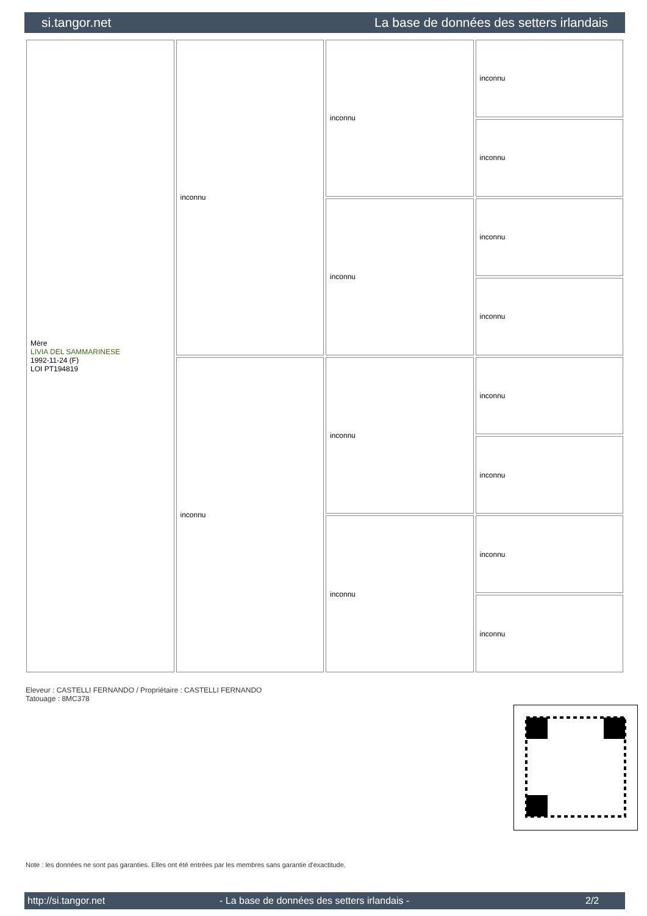si.tangor.net La base de données des setters irlandais
| Mère LIVIA DEL SAMMARINESE 1992-11-24 (F) LOI PT194819 | inconnu | inconnu | inconnu |
| | | | inconnu |
| | | inconnu | inconnu |
| | | | inconnu |
| | inconnu | inconnu | inconnu |
| | | | inconnu |
| | | inconnu | inconnu |
| | | | inconnu |
Eleveur : CASTELLI FERNANDO / Propriétaire : CASTELLI FERNANDO
Tatouage : 8MC378
Note : les données ne sont pas garanties. Elles ont été entrées par les membres sans garantie d'exactitude.
http://si.tangor.net - La base de données des setters irlandais - 2/2